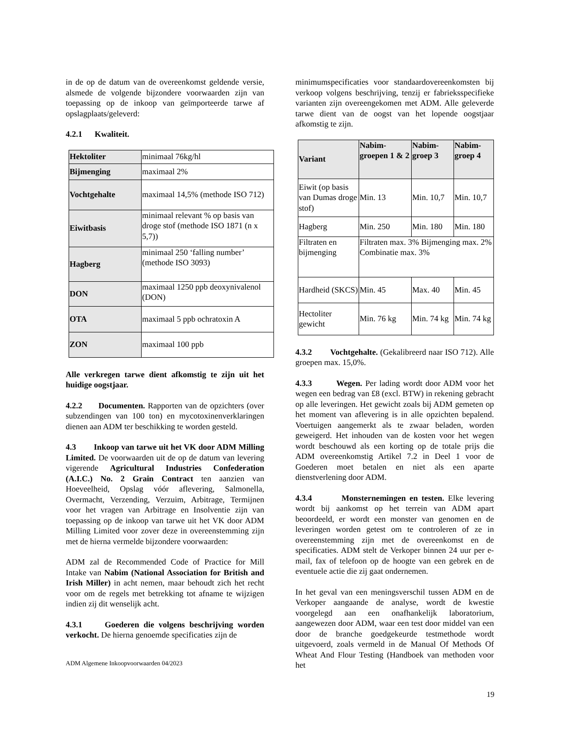in de op de datum van de overeenkomst geldende versie, alsmede de volgende bijzondere voorwaarden zijn van toepassing op de inkoop van geïmporteerde tarwe af opslagplaats/geleverd:
4.2.1 Kwaliteit.
| Hektoliter | minimaal 76kg/hl |
| Bijmenging | maximaal 2% |
| Vochtgehalte | maximaal 14,5% (methode ISO 712) |
| Eiwitbasis | minimaal relevant % op basis van droge stof (methode ISO 1871 (n x 5,7)) |
| Hagberg | minimaal 250 ‘falling number’ (methode ISO 3093) |
| DON | maximaal 1250 ppb deoxynivalenol (DON) |
| OTA | maximaal 5 ppb ochratoxin A |
| ZON | maximaal 100 ppb |
Alle verkregen tarwe dient afkomstig te zijn uit het huidige oogstjaar.
4.2.2 Documenten. Rapporten van de opzichters (over subzendingen van 100 ton) en mycotoxinenverklaringen dienen aan ADM ter beschikking te worden gesteld.
4.3 Inkoop van tarwe uit het VK door ADM Milling Limited. De voorwaarden uit de op de datum van levering vigerende Agricultural Industries Confederation (A.I.C.) No. 2 Grain Contract ten aanzien van Hoeveelheid, Opslag vóór aflevering, Salmonella, Overmacht, Verzending, Verzuim, Arbitrage, Termijnen voor het vragen van Arbitrage en Insolventie zijn van toepassing op de inkoop van tarwe uit het VK door ADM Milling Limited voor zover deze in overeenstemming zijn met de hierna vermelde bijzondere voorwaarden:
ADM zal de Recommended Code of Practice for Mill Intake van Nabim (National Association for British and Irish Miller) in acht nemen, maar behoudt zich het recht voor om de regels met betrekking tot afname te wijzigen indien zij dit wenselijk acht.
4.3.1 Goederen die volgens beschrijving worden verkocht. De hierna genoemde specificaties zijn de
minimumspecificaties voor standaardovereenkomsten bij verkoop volgens beschrijving, tenzij er fabrieksspecifieke varianten zijn overeengekomen met ADM. Alle geleverde tarwe dient van de oogst van het lopende oogstjaar afkomstig te zijn.
| Variant | Nabim-groepen 1 & 2 | Nabim-groep 3 | Nabim-groep 4 |
| --- | --- | --- | --- |
| Eiwit (op basis van Dumas droge stof) | Min. 13 | Min. 10,7 | Min. 10,7 |
| Hagberg | Min. 250 | Min. 180 | Min. 180 |
| Filtraten en bijmenging | Filtraten max. 3% Bijmenging max. 2% Combinatie max. 3% | | |
| Hardheid (SKCS) | Min. 45 | Max. 40 | Min. 45 |
| Hectoliter gewicht | Min. 76 kg | Min. 74 kg | Min. 74 kg |
4.3.2 Vochtgehalte. (Gekalibreerd naar ISO 712). Alle groepen max. 15,0%.
4.3.3 Wegen. Per lading wordt door ADM voor het wegen een bedrag van £8 (excl. BTW) in rekening gebracht op alle leveringen. Het gewicht zoals bij ADM gemeten op het moment van aflevering is in alle opzichten bepalend. Voertuigen aangemerkt als te zwaar beladen, worden geweigerd. Het inhouden van de kosten voor het wegen wordt beschouwd als een korting op de totale prijs die ADM overeenkomstig Artikel 7.2 in Deel 1 voor de Goederen moet betalen en niet als een aparte dienstverlening door ADM.
4.3.4 Monsternemingen en testen. Elke levering wordt bij aankomst op het terrein van ADM apart beoordeeld, er wordt een monster van genomen en de leveringen worden getest om te controleren of ze in overeenstemming zijn met de overeenkomst en de specificaties. ADM stelt de Verkoper binnen 24 uur per e-mail, fax of telefoon op de hoogte van een gebrek en de eventuele actie die zij gaat ondernemen.
In het geval van een meningsverschil tussen ADM en de Verkoper aangaande de analyse, wordt de kwestie voorgelegd aan een onafhankelijk laboratorium, aangewezen door ADM, waar een test door middel van een door de branche goedgekeurde testmethode wordt uitgevoerd, zoals vermeld in de Manual Of Methods Of Wheat And Flour Testing (Handboek van methoden voor het
ADM Algemene Inkoopvoorwaarden 04/2023
19